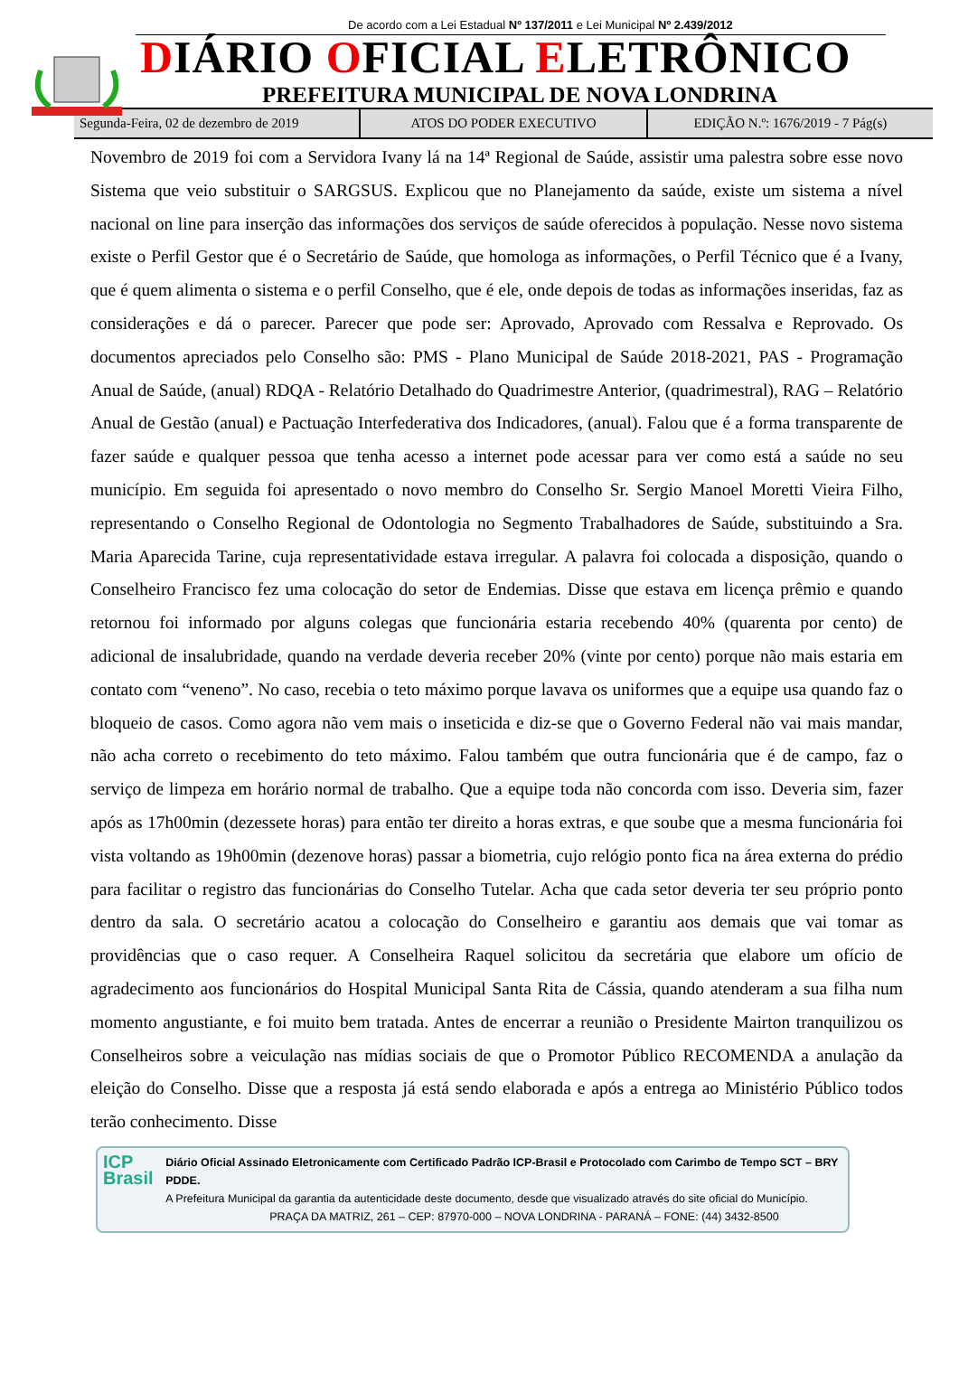De acordo com a Lei Estadual Nº 137/2011 e Lei Municipal Nº 2.439/2012
DIÁRIO OFICIAL ELETRÔNICO
PREFEITURA MUNICIPAL DE NOVA LONDRINA
Segunda-Feira, 02 de dezembro de 2019
ATOS DO PODER EXECUTIVO EDIÇÃO N.º: 1676/2019 - 7 Pág(s)
Novembro de 2019 foi com a Servidora Ivany lá na 14ª Regional de Saúde, assistir uma palestra sobre esse novo Sistema que veio substituir o SARGSUS. Explicou que no Planejamento da saúde, existe um sistema a nível nacional on line para inserção das informações dos serviços de saúde oferecidos à população. Nesse novo sistema existe o Perfil Gestor que é o Secretário de Saúde, que homologa as informações, o Perfil Técnico que é a Ivany, que é quem alimenta o sistema e o perfil Conselho, que é ele, onde depois de todas as informações inseridas, faz as considerações e dá o parecer. Parecer que pode ser: Aprovado, Aprovado com Ressalva e Reprovado. Os documentos apreciados pelo Conselho são: PMS - Plano Municipal de Saúde 2018-2021, PAS - Programação Anual de Saúde, (anual) RDQA - Relatório Detalhado do Quadrimestre Anterior, (quadrimestral), RAG – Relatório Anual de Gestão (anual) e Pactuação Interfederativa dos Indicadores, (anual). Falou que é a forma transparente de fazer saúde e qualquer pessoa que tenha acesso a internet pode acessar para ver como está a saúde no seu município. Em seguida foi apresentado o novo membro do Conselho Sr. Sergio Manoel Moretti Vieira Filho, representando o Conselho Regional de Odontologia no Segmento Trabalhadores de Saúde, substituindo a Sra. Maria Aparecida Tarine, cuja representatividade estava irregular. A palavra foi colocada a disposição, quando o Conselheiro Francisco fez uma colocação do setor de Endemias. Disse que estava em licença prêmio e quando retornou foi informado por alguns colegas que funcionária estaria recebendo 40% (quarenta por cento) de adicional de insalubridade, quando na verdade deveria receber 20% (vinte por cento) porque não mais estaria em contato com “veneno”. No caso, recebia o teto máximo porque lavava os uniformes que a equipe usa quando faz o bloqueio de casos. Como agora não vem mais o inseticida e diz-se que o Governo Federal não vai mais mandar, não acha correto o recebimento do teto máximo. Falou também que outra funcionária que é de campo, faz o serviço de limpeza em horário normal de trabalho. Que a equipe toda não concorda com isso. Deveria sim, fazer após as 17h00min (dezessete horas) para então ter direito a horas extras, e que soube que a mesma funcionária foi vista voltando as 19h00min (dezenove horas) passar a biometria, cujo relógio ponto fica na área externa do prédio para facilitar o registro das funcionárias do Conselho Tutelar. Acha que cada setor deveria ter seu próprio ponto dentro da sala. O secretário acatou a colocação do Conselheiro e garantiu aos demais que vai tomar as providências que o caso requer. A Conselheira Raquel solicitou da secretária que elabore um ofício de agradecimento aos funcionários do Hospital Municipal Santa Rita de Cássia, quando atenderam a sua filha num momento angustiante, e foi muito bem tratada. Antes de encerrar a reunião o Presidente Mairton tranquilizou os Conselheiros sobre a veiculação nas mídias sociais de que o Promotor Público RECOMENDA a anulação da eleição do Conselho. Disse que a resposta já está sendo elaborada e após a entrega ao Ministério Público todos terão conhecimento. Disse
ICP Brasil
Diário Oficial Assinado Eletronicamente com Certificado Padrão ICP-Brasil e Protocolado com Carimbo de Tempo SCT – BRY PDDE.
A Prefeitura Municipal da garantia da autenticidade deste documento, desde que visualizado através do site oficial do Município.
PRAÇA DA MATRIZ, 261 – CEP: 87970-000 – NOVA LONDRINA - PARANÁ – FONE: (44) 3432-8500